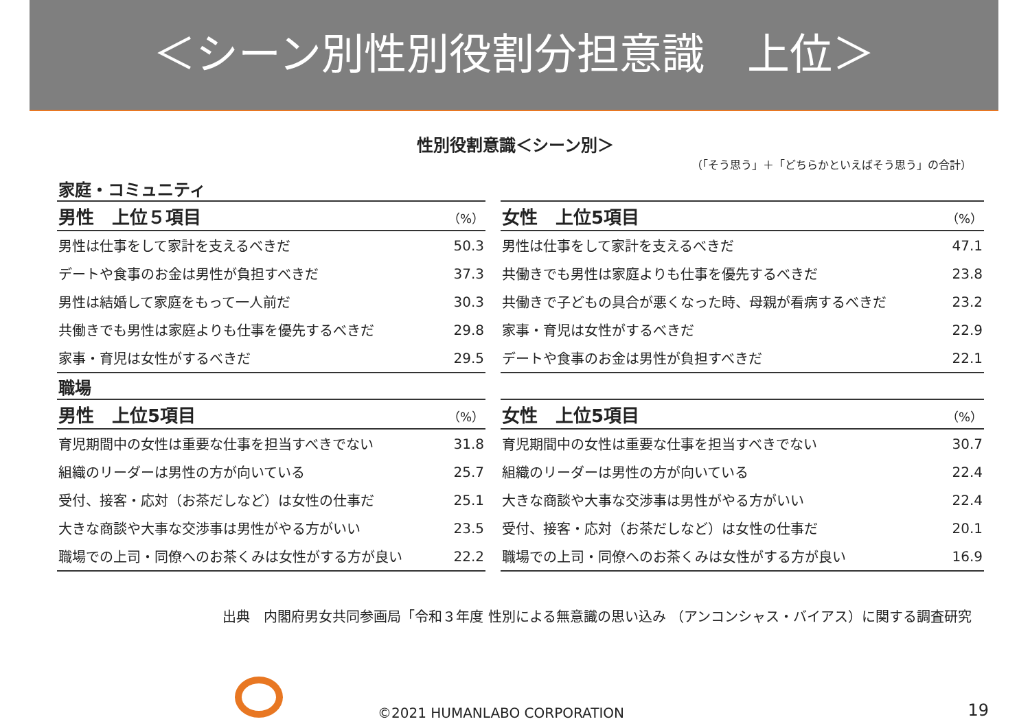＜シーン別性別役割分担意識　上位＞
性別役割意識＜シーン別＞
（「そう思う」＋「どちらかといえばそう思う」の合計）
家庭・コミュニティ
| 男性 上位５項目 | （%） |
| --- | --- |
| 男性は仕事をして家計を支えるべきだ | 50.3 |
| デートや食事のお金は男性が負担すべきだ | 37.3 |
| 男性は結婚して家庭をもって一人前だ | 30.3 |
| 共働きでも男性は家庭よりも仕事を優先するべきだ | 29.8 |
| 家事・育児は女性がするべきだ | 29.5 |
| 女性 上位5項目 | （%） |
| --- | --- |
| 男性は仕事をして家計を支えるべきだ | 47.1 |
| 共働きでも男性は家庭よりも仕事を優先するべきだ | 23.8 |
| 共働きで子どもの具合が悪くなった時、母親が看病するべきだ | 23.2 |
| 家事・育児は女性がするべきだ | 22.9 |
| デートや食事のお金は男性が負担すべきだ | 22.1 |
職場
| 男性 上位5項目 | （%） |
| --- | --- |
| 育児期間中の女性は重要な仕事を担当すべきでない | 31.8 |
| 組織のリーダーは男性の方が向いている | 25.7 |
| 受付、接客・応対（お茶だしなど）は女性の仕事だ | 25.1 |
| 大きな商談や大事な交渉事は男性がやる方がいい | 23.5 |
| 職場での上司・同僚へのお茶くみは女性がする方が良い | 22.2 |
| 女性 上位5項目 | （%） |
| --- | --- |
| 育児期間中の女性は重要な仕事を担当すべきでない | 30.7 |
| 組織のリーダーは男性の方が向いている | 22.4 |
| 大きな商談や大事な交渉事は男性がやる方がいい | 22.4 |
| 受付、接客・応対（お茶だしなど）は女性の仕事だ | 20.1 |
| 職場での上司・同僚へのお茶くみは女性がする方が良い | 16.9 |
出典　内閣府男女共同参画局「令和３年度 性別による無意識の思い込み （アンコンシャス・バイアス）に関する調査研究
©2021 HUMANLABO CORPORATION 19